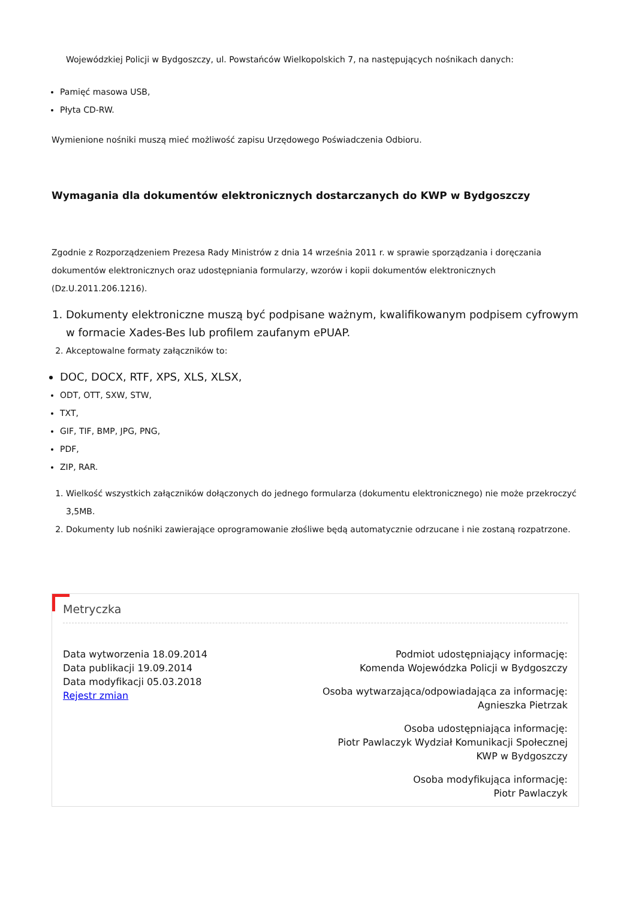Wojewódzkiej Policji w Bydgoszczy, ul. Powstańców Wielkopolskich 7, na następujących nośnikach danych:
Pamięć masowa USB,
Płyta CD-RW.
Wymienione nośniki muszą mieć możliwość zapisu Urzędowego Poświadczenia Odbioru.
Wymagania dla dokumentów elektronicznych dostarczanych do KWP w Bydgoszczy
Zgodnie z Rozporządzeniem Prezesa Rady Ministrów z dnia 14 września 2011 r. w sprawie sporządzania i doręczania dokumentów elektronicznych oraz udostępniania formularzy, wzorów i kopii dokumentów elektronicznych (Dz.U.2011.206.1216).
1. Dokumenty elektroniczne muszą być podpisane ważnym, kwalifikowanym podpisem cyfrowym w formacie Xades-Bes lub profilem zaufanym ePUAP.
2. Akceptowalne formaty załączników to:
DOC, DOCX, RTF, XPS, XLS, XLSX,
ODT, OTT, SXW, STW,
TXT,
GIF, TIF, BMP, JPG, PNG,
PDF,
ZIP, RAR.
1. Wielkość wszystkich załączników dołączonych do jednego formularza (dokumentu elektronicznego) nie może przekroczyć 3,5MB.
2. Dokumenty lub nośniki zawierające oprogramowanie złośliwe będą automatycznie odrzucane i nie zostaną rozpatrzone.
Metryczka
Data wytworzenia 18.09.2014
Data publikacji 19.09.2014
Data modyfikacji 05.03.2018
Rejestr zmian
Podmiot udostępniający informację:
Komenda Wojewódzka Policji w Bydgoszczy
Osoba wytwarzająca/odpowiadająca za informację:
Agnieszka Pietrzak
Osoba udostępniająca informację:
Piotr Pawlaczyk Wydział Komunikacji Społecznej
KWP w Bydgoszczy
Osoba modyfikująca informację:
Piotr Pawlaczyk